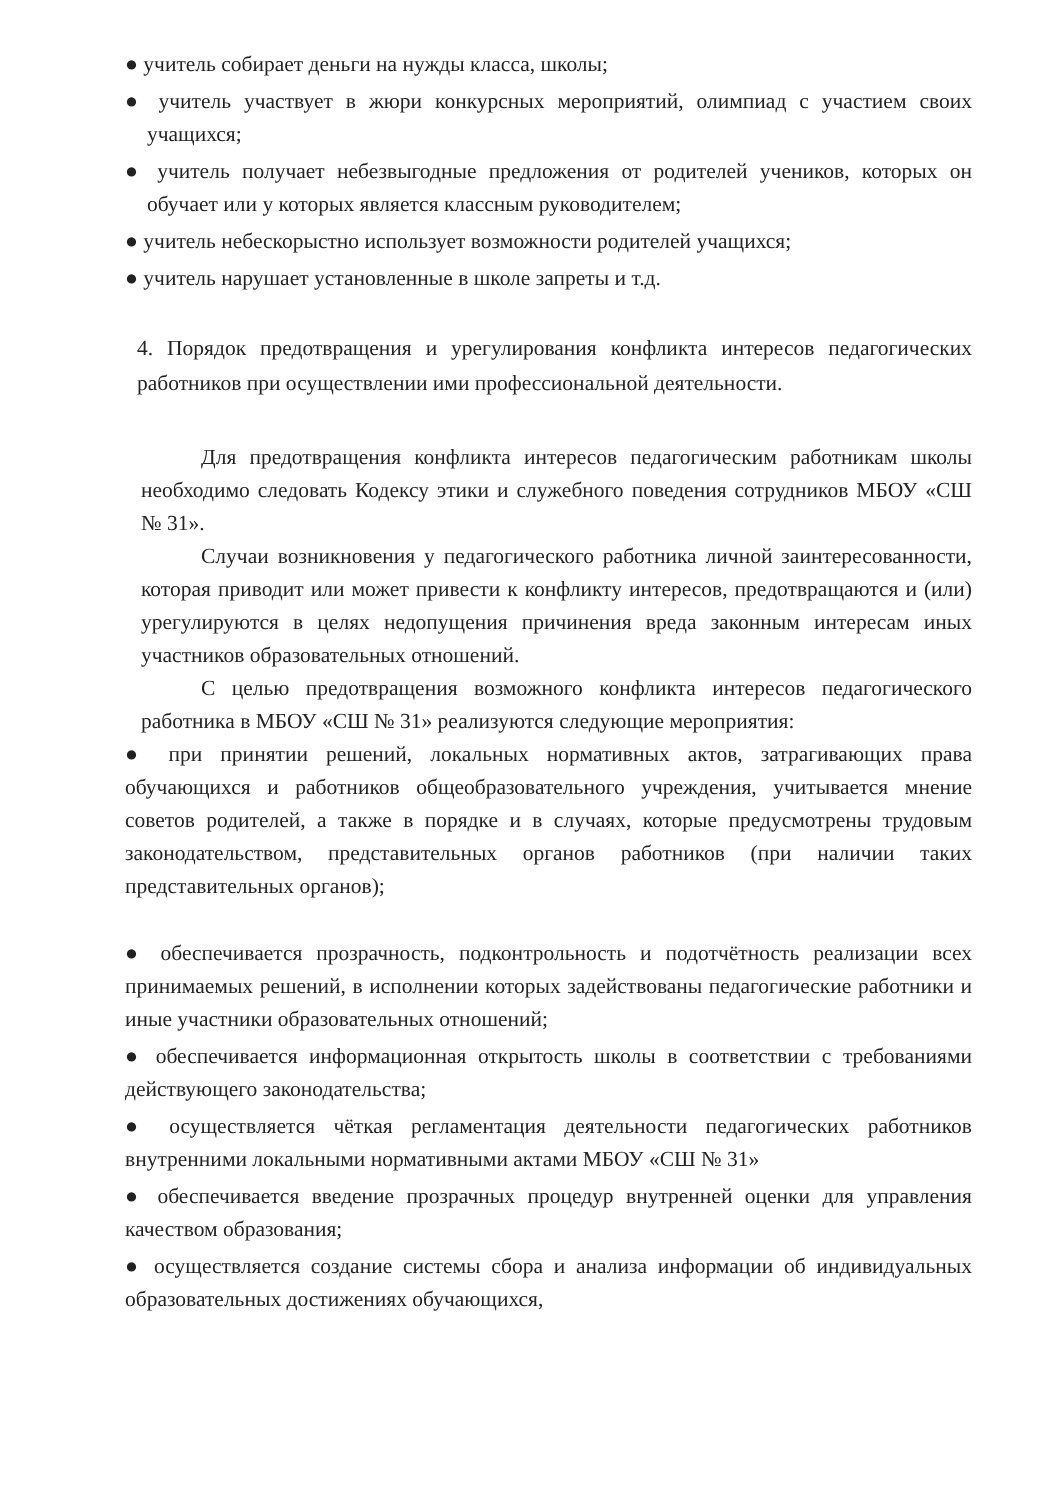● учитель собирает деньги на нужды класса, школы;
● учитель участвует в жюри конкурсных мероприятий, олимпиад с участием своих учащихся;
● учитель получает небезвыгодные предложения от родителей учеников, которых он обучает или у которых является классным руководителем;
● учитель небескорыстно использует возможности родителей учащихся;
● учитель нарушает установленные в школе запреты и т.д.
4. Порядок предотвращения и урегулирования конфликта интересов педагогических работников при осуществлении ими профессиональной деятельности.
Для предотвращения конфликта интересов педагогическим работникам школы необходимо следовать Кодексу этики и служебного поведения сотрудников МБОУ «СШ № 31».
Случаи возникновения у педагогического работника личной заинтересованности, которая приводит или может привести к конфликту интересов, предотвращаются и (или) урегулируются в целях недопущения причинения вреда законным интересам иных участников образовательных отношений.
С целью предотвращения возможного конфликта интересов педагогического работника в МБОУ «СШ № 31» реализуются следующие мероприятия:
● при принятии решений, локальных нормативных актов, затрагивающих права обучающихся и работников общеобразовательного учреждения, учитывается мнение советов родителей, а также в порядке и в случаях, которые предусмотрены трудовым законодательством, представительных органов работников (при наличии таких представительных органов);
● обеспечивается прозрачность, подконтрольность и подотчётность реализации всех принимаемых решений, в исполнении которых задействованы педагогические работники и иные участники образовательных отношений;
● обеспечивается информационная открытость школы в соответствии с требованиями действующего законодательства;
● осуществляется чёткая регламентация деятельности педагогических работников внутренними локальными нормативными актами МБОУ «СШ № 31»
● обеспечивается введение прозрачных процедур внутренней оценки для управления качеством образования;
● осуществляется создание системы сбора и анализа информации об индивидуальных образовательных достижениях обучающихся,